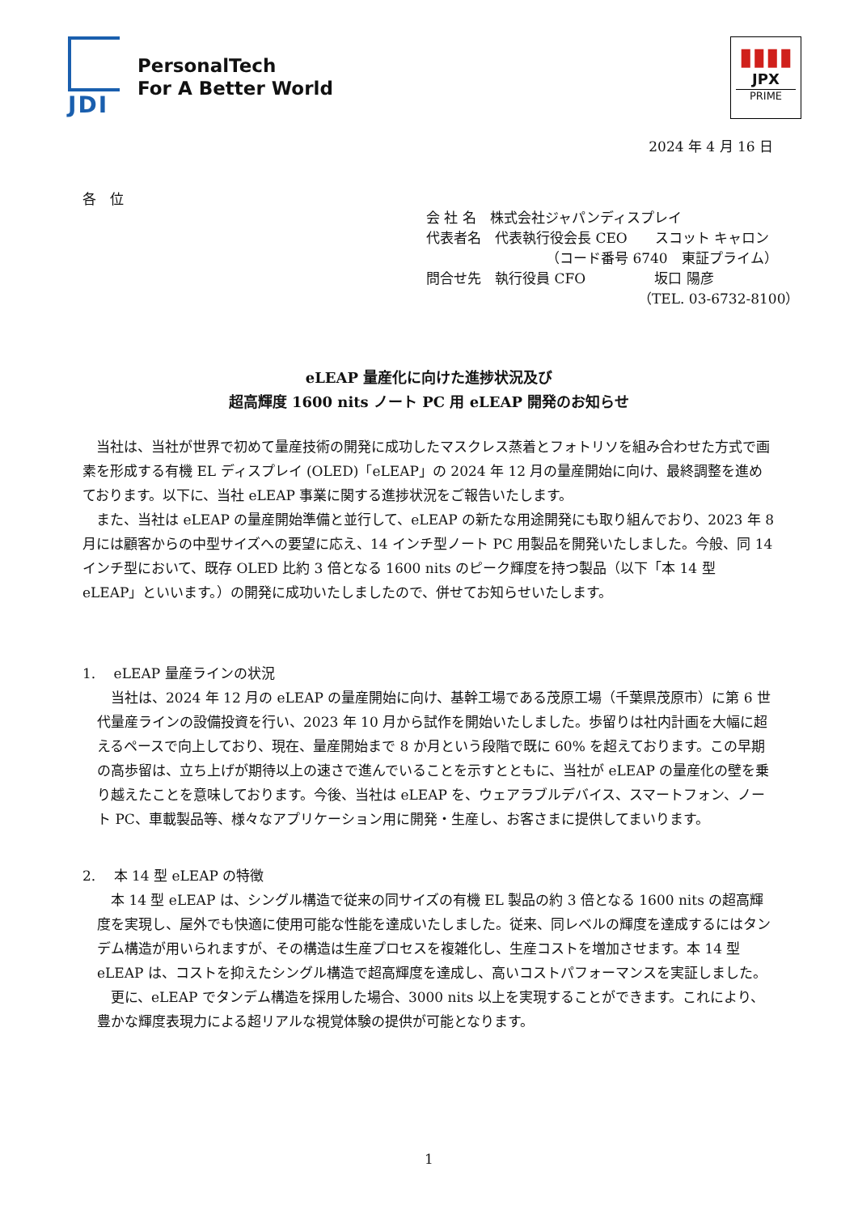PersonalTech
For A Better World
JDI
▮▮▮▮
JPX
PRIME
2024 年 4 月 16 日
各　位
会 社 名　株式会社ジャパンディスプレイ
代表者名　代表執行役会長 CEO　　スコット キャロン
（コード番号 6740　東証プライム）
問合せ先　執行役員 CFO　　　　　坂口 陽彦
（TEL. 03-6732-8100）
eLEAP 量産化に向けた進捗状況及び
超高輝度 1600 nits ノート PC 用 eLEAP 開発のお知らせ
　当社は、当社が世界で初めて量産技術の開発に成功したマスクレス蒸着とフォトリソを組み合わせた方式で画素を形成する有機 EL ディスプレイ (OLED)「eLEAP」の 2024 年 12 月の量産開始に向け、最終調整を進めております。以下に、当社 eLEAP 事業に関する進捗状況をご報告いたします。
　また、当社は eLEAP の量産開始準備と並行して、eLEAP の新たな用途開発にも取り組んでおり、2023 年 8 月には顧客からの中型サイズへの要望に応え、14 インチ型ノート PC 用製品を開発いたしました。今般、同 14 インチ型において、既存 OLED 比約 3 倍となる 1600 nits のピーク輝度を持つ製品（以下「本 14 型 eLEAP」といいます。）の開発に成功いたしましたので、併せてお知らせいたします。
1.　 eLEAP 量産ラインの状況
　当社は、2024 年 12 月の eLEAP の量産開始に向け、基幹工場である茂原工場（千葉県茂原市）に第 6 世代量産ラインの設備投資を行い、2023 年 10 月から試作を開始いたしました。歩留りは社内計画を大幅に超えるペースで向上しており、現在、量産開始まで 8 か月という段階で既に 60% を超えております。この早期の高歩留は、立ち上げが期待以上の速さで進んでいることを示すとともに、当社が eLEAP の量産化の壁を乗り越えたことを意味しております。今後、当社は eLEAP を、ウェアラブルデバイス、スマートフォン、ノート PC、車載製品等、様々なアプリケーション用に開発・生産し、お客さまに提供してまいります。
2.　 本 14 型 eLEAP の特徴
　本 14 型 eLEAP は、シングル構造で従来の同サイズの有機 EL 製品の約 3 倍となる 1600 nits の超高輝度を実現し、屋外でも快適に使用可能な性能を達成いたしました。従来、同レベルの輝度を達成するにはタンデム構造が用いられますが、その構造は生産プロセスを複雑化し、生産コストを増加させます。本 14 型 eLEAP は、コストを抑えたシングル構造で超高輝度を達成し、高いコストパフォーマンスを実証しました。
　更に、eLEAP でタンデム構造を採用した場合、3000 nits 以上を実現することができます。これにより、豊かな輝度表現力による超リアルな視覚体験の提供が可能となります。
1